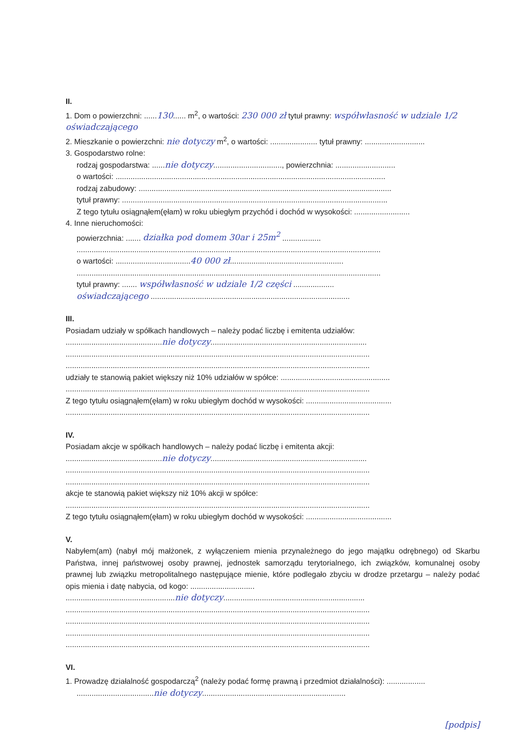II.
1. Dom o powierzchni: ......130...... m<sup>2</sup>, o wartości: 230 000 zł tytuł prawny: współwłasność w udziale 1/2 oświadczającego
2. Mieszkanie o powierzchni: nie dotyczy m<sup>2</sup>, o wartości: ...................... tytuł prawny: ............................
3. Gospodarstwo rolne:
rodzaj gospodarstwa: ......nie dotyczy................................, powierzchnia: ............................
o wartości: ..............................................................................................................................
rodzaj zabudowy: ......................................................................................................................
tytuł prawny: ............................................................................................................................
Z tego tytułu osiągnąłem(ęłam) w roku ubiegłym przychód i dochód w wysokości: ..........................
4. Inne nieruchomości:
powierzchnia: ....... działka pod domem 30ar i 25m<sup>2</sup> ..................
..............................................................................................................................................
o wartości: ...................................40 000 zł.....................................................
..............................................................................................................................................
tytuł prawny: ....... współwłasność w udziale 1/2 części ...................
oświadczającego .............................................................................................
III.
Posiadam udziały w spółkach handlowych – należy podać liczbę i emitenta udziałów:
.............................................nie dotyczy.........................................................................
..............................................................................................................................................
..............................................................................................................................................
udziały te stanowią pakiet większy niż 10% udziałów w spółce: ...................................................
..............................................................................................................................................
Z tego tytułu osiągnąłem(ęłam) w roku ubiegłym dochód w wysokości: ........................................
..............................................................................................................................................
IV.
Posiadam akcje w spółkach handlowych – należy podać liczbę i emitenta akcji:
.............................................nie dotyczy.........................................................................
..............................................................................................................................................
..............................................................................................................................................
akcje te stanowią pakiet większy niż 10% akcji w spółce:
..............................................................................................................................................
Z tego tytułu osiągnąłem(ęłam) w roku ubiegłym dochód w wysokości: ........................................
V.
Nabyłem(am) (nabył mój małżonek, z wyłączeniem mienia przynależnego do jego majątku odrębnego) od Skarbu Państwa, innej państwowej osoby prawnej, jednostek samorządu terytorialnego, ich związków, komunalnej osoby prawnej lub związku metropolitalnego następujące mienie, które podlegało zbyciu w drodze przetargu – należy podać opis mienia i datę nabycia, od kogo: ..............................
...................................................nie dotyczy..................................................................
..............................................................................................................................................
..............................................................................................................................................
..............................................................................................................................................
..............................................................................................................................................
VI.
1. Prowadzę działalność gospodarczą<sup>2</sup> (należy podać formę prawną i przedmiot działalności): ..................
....................................nie dotyczy...................................................................
[podpis]